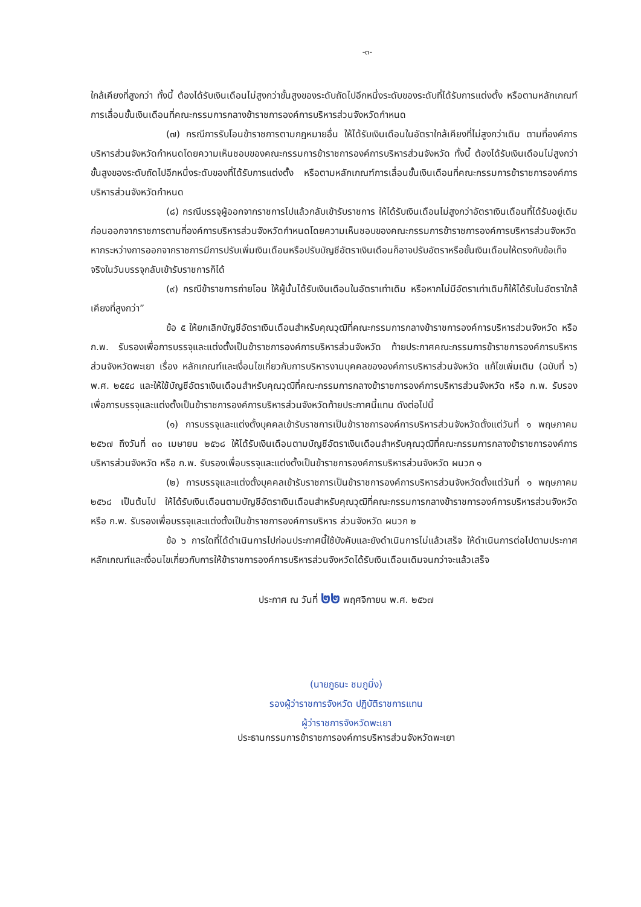-๓-
ใกล้เคียงที่สูงกว่า ทั้งนี้ ต้องได้รับเงินเดือนไม่สูงกว่าขั้นสูงของระดับถัดไปอีกหนึ่งระดับของระดับที่ได้รับการแต่งตั้ง หรือตามหลักเกณฑ์การเลื่อนขั้นเงินเดือนที่คณะกรรมการกลางข้าราชการองค์การบริหารส่วนจังหวัดกำหนด
(๗) กรณีการรับโอนข้าราชการตามกฎหมายอื่น ให้ได้รับเงินเดือนในอัตราใกล้เคียงที่ไม่สูงกว่าเดิม ตามที่องค์การบริหารส่วนจังหวัดกำหนดโดยความเห็นชอบของคณะกรรมการข้าราชการองค์การบริหารส่วนจังหวัด ทั้งนี้ ต้องได้รับเงินเดือนไม่สูงกว่าขั้นสูงของระดับถัดไปอีกหนึ่งระดับของที่ได้รับการแต่งตั้ง หรือตามหลักเกณฑ์การเลื่อนขั้นเงินเดือนที่คณะกรรมการข้าราชการองค์การบริหารส่วนจังหวัดกำหนด
(๘) กรณีบรรจุผู้ออกจากราชการไปแล้วกลับเข้ารับราชการ ให้ได้รับเงินเดือนไม่สูงกว่าอัตราเงินเดือนที่ได้รับอยู่เดิมก่อนออกจากราชการตามที่องค์การบริหารส่วนจังหวัดกำหนดโดยความเห็นชอบของคณะกรรมการข้าราชการองค์การบริหารส่วนจังหวัด หากระหว่างการออกจากราชการมีการปรับเพิ่มเงินเดือนหรือปรับบัญชีอัตราเงินเดือนก็อาจปรับอัตราหรือขั้นเงินเดือนให้ตรงกับข้อเท็จจริงในวันบรรจุกลับเข้ารับราชการก็ได้
(๙) กรณีข้าราชการถ่ายโอน ให้ผู้นั้นได้รับเงินเดือนในอัตราเท่าเดิม หรือหากไม่มีอัตราเท่าเดิมก็ให้ได้รับในอัตราใกล้เคียงที่สูงกว่า”
ข้อ ๕ ให้ยกเลิกบัญชีอัตราเงินเดือนสำหรับคุณวุฒิที่คณะกรรมการกลางข้าราชการองค์การบริหารส่วนจังหวัด หรือ ก.พ. รับรองเพื่อการบรรจุและแต่งตั้งเป็นข้าราชการองค์การบริหารส่วนจังหวัด ท้ายประกาศคณะกรรมการข้าราชการองค์การบริหารส่วนจังหวัดพะเยา เรื่อง หลักเกณฑ์และเงื่อนไขเกี่ยวกับการบริหารงานบุคคลขององค์การบริหารส่วนจังหวัด แก้ไขเพิ่มเติม (ฉบับที่ ๖) พ.ศ. ๒๕๕๘ และให้ใช้บัญชีอัตราเงินเดือนสำหรับคุณวุฒิที่คณะกรรมการกลางข้าราชการองค์การบริหารส่วนจังหวัด หรือ ก.พ. รับรองเพื่อการบรรจุและแต่งตั้งเป็นข้าราชการองค์การบริหารส่วนจังหวัดท้ายประกาศนี้แทน ดังต่อไปนี้
(๑) การบรรจุและแต่งตั้งบุคคลเข้ารับราชการเป็นข้าราชการองค์การบริหารส่วนจังหวัดตั้งแต่วันที่ ๑ พฤษภาคม ๒๕๖๗ ถึงวันที่ ๓๐ เมษายน ๒๕๖๘ ให้ได้รับเงินเดือนตามบัญชีอัตราเงินเดือนสำหรับคุณวุฒิที่คณะกรรมการกลางข้าราชการองค์การบริหารส่วนจังหวัด หรือ ก.พ. รับรองเพื่อบรรจุและแต่งตั้งเป็นข้าราชการองค์การบริหารส่วนจังหวัด ผนวก ๑
(๒) การบรรจุและแต่งตั้งบุคคลเข้ารับราชการเป็นข้าราชการองค์การบริหารส่วนจังหวัดตั้งแต่วันที่ ๑ พฤษภาคม ๒๕๖๘ เป็นต้นไป ให้ได้รับเงินเดือนตามบัญชีอัตราเงินเดือนสำหรับคุณวุฒิที่คณะกรรมการกลางข้าราชการองค์การบริหารส่วนจังหวัด หรือ ก.พ. รับรองเพื่อบรรจุและแต่งตั้งเป็นข้าราชการองค์การบริหาร ส่วนจังหวัด ผนวก ๒
ข้อ ๖ การใดที่ได้ดำเนินการไปก่อนประกาศนี้ใช้บังคับและยังดำเนินการไม่แล้วเสร็จ ให้ดำเนินการต่อไปตามประกาศหลักเกณฑ์และเงื่อนไขเกี่ยวกับการให้ข้าราชการองค์การบริหารส่วนจังหวัดได้รับเงินเดือนเดิมจนกว่าจะแล้วเสร็จ
ประกาศ ณ วันที่ ๒๒ พฤศจิกายน พ.ศ. ๒๕๖๗
(นายภูธนะ ชมภูมิ่ง)
รองผู้ว่าราชการจังหวัด ปฏิบัติราชการแทน
ผู้ว่าราชการจังหวัดพะเยา
ประธานกรรมการข้าราชการองค์การบริหารส่วนจังหวัดพะเยา